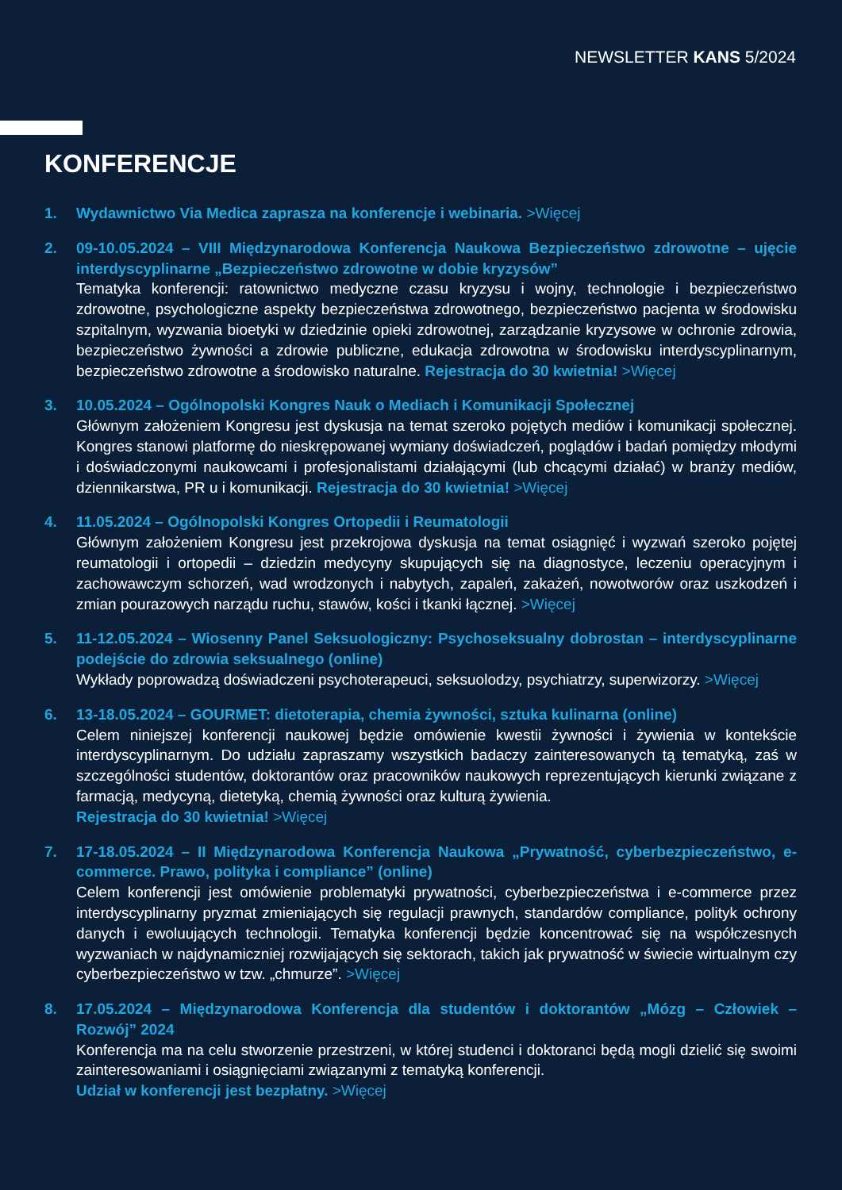NEWSLETTER KANS 5/2024
KONFERENCJE
1. Wydawnictwo Via Medica zaprasza na konferencje i webinaria. >Więcej
2. 09-10.05.2024 – VIII Międzynarodowa Konferencja Naukowa Bezpieczeństwo zdrowotne – ujęcie interdyscyplinarne „Bezpieczeństwo zdrowotne w dobie kryzysów”
Tematyka konferencji: ratownictwo medyczne czasu kryzysu i wojny, technologie i bezpieczeństwo zdrowotne, psychologiczne aspekty bezpieczeństwa zdrowotnego, bezpieczeństwo pacjenta w środowisku szpitalnym, wyzwania bioetyki w dziedzinie opieki zdrowotnej, zarządzanie kryzysowe w ochronie zdrowia, bezpieczeństwo żywności a zdrowie publiczne, edukacja zdrowotna w środowisku interdyscyplinarnym, bezpieczeństwo zdrowotne a środowisko naturalne. Rejestracja do 30 kwietnia! >Więcej
3. 10.05.2024 – Ogólnopolski Kongres Nauk o Mediach i Komunikacji Społecznej
Głównym założeniem Kongresu jest dyskusja na temat szeroko pojętych mediów i komunikacji społecznej. Kongres stanowi platformę do nieskrępowanej wymiany doświadczeń, poglądów i badań pomiędzy młodymi i doświadczonymi naukowcami i profesjonalistami działającymi (lub chcącymi działać) w branży mediów, dziennikarstwa, PR u i komunikacji. Rejestracja do 30 kwietnia! >Więcej
4. 11.05.2024 – Ogólnopolski Kongres Ortopedii i Reumatologii
Głównym założeniem Kongresu jest przekrojowa dyskusja na temat osiągnięć i wyzwań szeroko pojętej reumatologii i ortopedii – dziedzin medycyny skupujących się na diagnostyce, leczeniu operacyjnym i zachowawczym schorzeń, wad wrodzonych i nabytych, zapaleń, zakażeń, nowotworów oraz uszkodzeń i zmian pourazowych narządu ruchu, stawów, kości i tkanki łącznej. >Więcej
5. 11-12.05.2024 – Wiosenny Panel Seksuologiczny: Psychoseksualny dobrostan – interdyscyplinarne podejście do zdrowia seksualnego (online)
Wykłady poprowadzą doświadczeni psychoterapeuci, seksuolodzy, psychiatrzy, superwizorzy. >Więcej
6. 13-18.05.2024 – GOURMET: dietoterapia, chemia żywności, sztuka kulinarna (online)
Celem niniejszej konferencji naukowej będzie omówienie kwestii żywności i żywienia w kontekście interdyscyplinarnym. Do udziału zapraszamy wszystkich badaczy zainteresowanych tą tematyką, zaś w szczególności studentów, doktorantów oraz pracowników naukowych reprezentujących kierunki związane z farmacją, medycyną, dietetyką, chemią żywności oraz kulturą żywienia.
Rejestracja do 30 kwietnia! >Więcej
7. 17-18.05.2024 – II Międzynarodowa Konferencja Naukowa „Prywatność, cyberbezpieczeństwo, e-commerce. Prawo, polityka i compliance” (online)
Celem konferencji jest omówienie problematyki prywatności, cyberbezpieczeństwa i e-commerce przez interdyscyplinarny pryzmat zmieniających się regulacji prawnych, standardów compliance, polityk ochrony danych i ewoluujących technologii. Tematyka konferencji będzie koncentrować się na współczesnych wyzwaniach w najdynamiczniej rozwijających się sektorach, takich jak prywatność w świecie wirtualnym czy cyberbezpieczeństwo w tzw. „chmurze”. >Więcej
8. 17.05.2024 – Międzynarodowa Konferencja dla studentów i doktorantów „Mózg – Człowiek – Rozwój” 2024
Konferencja ma na celu stworzenie przestrzeni, w której studenci i doktoranci będą mogli dzielić się swoimi zainteresowaniami i osiągnięciami związanymi z tematyką konferencji.
Udział w konferencji jest bezpłatny. >Więcej